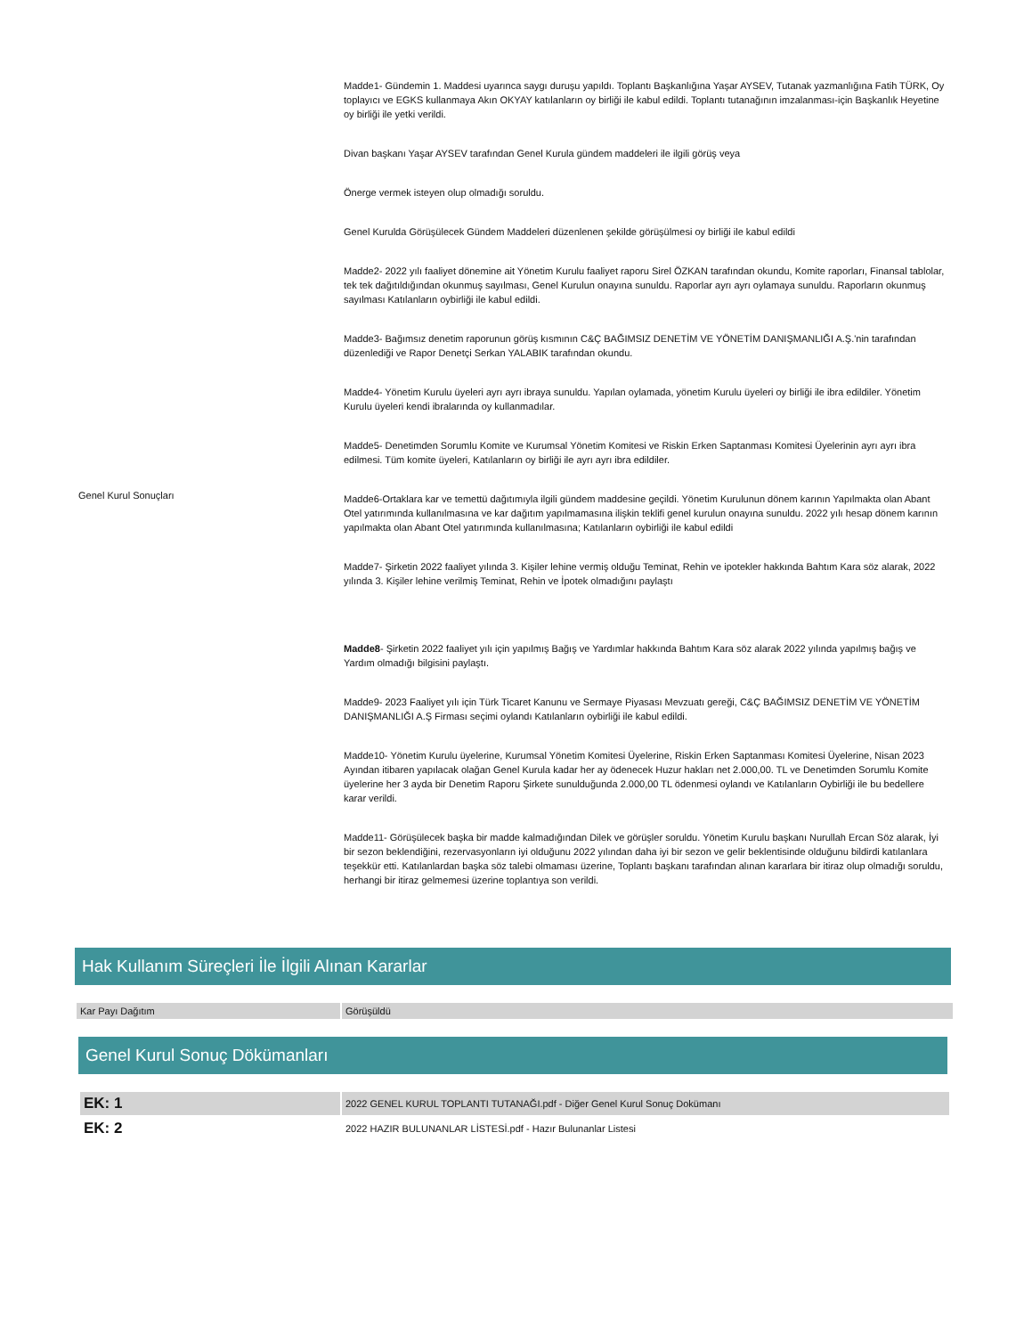| Genel Kurul Sonuçları | Madde1- Gündemin 1. Maddesi uyarınca saygı duruşu yapıldı. Toplantı Başkanlığına Yaşar AYSEV, Tutanak yazmanlığına Fatih TÜRK, Oy toplayıcı ve EGKS kullanmaya Akın OKYAY katılanların oy birliği ile kabul edildi. Toplantı tutanağının imzalanması-için Başkanlık Heyetine oy birliği ile yetki verildi. Divan başkanı Yaşar AYSEV tarafından Genel Kurula gündem maddeleri ile ilgili görüş veya Önerge vermek isteyen olup olmadığı soruldu. Genel Kurulda Görüşülecek Gündem Maddeleri düzenlenen şekilde görüşülmesi oy birliği ile kabul edildi Madde2- 2022 yılı faaliyet dönemine ait Yönetim Kurulu faaliyet raporu Sirel ÖZKAN tarafından okundu, Komite raporları, Finansal tablolar, tek tek dağıtıldığından okunmuş sayılması, Genel Kurulun onayına sunuldu. Raporlar ayrı ayrı oylamaya sunuldu. Raporların okunmuş sayılması Katılanların oybirliği ile kabul edildi. Madde3- Bağımsız denetim raporunun görüş kısmının C&Ç BAĞIMSIZ DENETİM VE YÖNETİM DANIŞMANLIĞI A.Ş.'nin tarafından düzenlediği ve Rapor Denetçi Serkan YALABIK tarafından okundu. Madde4- Yönetim Kurulu üyeleri ayrı ayrı ibraya sunuldu. Yapılan oylamada, yönetim Kurulu üyeleri oy birliği ile ibra edildiler. Yönetim Kurulu üyeleri kendi ibralarında oy kullanmadılar. Madde5- Denetimden Sorumlu Komite ve Kurumsal Yönetim Komitesi ve Riskin Erken Saptanması Komitesi Üyelerinin ayrı ayrı ibra edilmesi. Tüm komite üyeleri, Katılanların oy birliği ile ayrı ayrı ibra edildiler. Madde6-Ortaklara kar ve temettü dağıtımıyla ilgili gündem maddesine geçildi. Yönetim Kurulunun dönem karının Yapılmakta olan Abant Otel yatırımında kullanılmasına ve kar dağıtım yapılmamasına ilişkin teklifi genel kurulun onayına sunuldu. 2022 yılı hesap dönem karının yapılmakta olan Abant Otel yatırımında kullanılmasına; Katılanların oybirliği ile kabul edildi Madde7- Şirketin 2022 faaliyet yılında 3. Kişiler lehine vermiş olduğu Teminat, Rehin ve ipotekler hakkında Bahtım Kara söz alarak, 2022 yılında 3. Kişiler lehine verilmiş Teminat, Rehin ve İpotek olmadığını paylaştı Madde8 - Şirketin 2022 faaliyet yılı için yapılmış Bağış ve Yardımlar hakkında Bahtım Kara söz alarak 2022 yılında yapılmış bağış ve Yardım olmadığı bilgisini paylaştı. Madde9- 2023 Faaliyet yılı için Türk Ticaret Kanunu ve Sermaye Piyasası Mevzuatı gereği, C&Ç BAĞIMSIZ DENETİM VE YÖNETİM DANIŞMANLIĞI A.Ş Firması seçimi oylandı Katılanların oybirliği ile kabul edildi. Madde10- Yönetim Kurulu üyelerine, Kurumsal Yönetim Komitesi Üyelerine, Riskin Erken Saptanması Komitesi Üyelerine, Nisan 2023 Ayından itibaren yapılacak olağan Genel Kurula kadar her ay ödenecek Huzur hakları net 2.000,00. TL ve Denetimden Sorumlu Komite üyelerine her 3 ayda bir Denetim Raporu Şirkete sunulduğunda 2.000,00 TL ödenmesi oylandı ve Katılanların Oybirliği ile bu bedellere karar verildi. Madde11- Görüşülecek başka bir madde kalmadığından Dilek ve görüşler soruldu. Yönetim Kurulu başkanı Nurullah Ercan Söz alarak, İyi bir sezon beklendiğini, rezervasyonların iyi olduğunu 2022 yılından daha iyi bir sezon ve gelir beklentisinde olduğunu bildirdi katılanlara teşekkür etti. Katılanlardan başka söz talebi olmaması üzerine, Toplantı başkanı tarafından alınan kararlara bir itiraz olup olmadığı soruldu, herhangi bir itiraz gelmemesi üzerine toplantıya son verildi. |
Hak Kullanım Süreçleri İle İlgili Alınan Kararlar
| Kar Payı Dağıtım | Görüşüldü |
Genel Kurul Sonuç Dökümanları
| EK: 1 | 2022 GENEL KURUL TOPLANTI TUTANAĞI.pdf - Diğer Genel Kurul Sonuç Dokümanı |
| EK: 2 | 2022 HAZIR BULUNANLAR LİSTESİ.pdf - Hazır Bulunanlar Listesi |